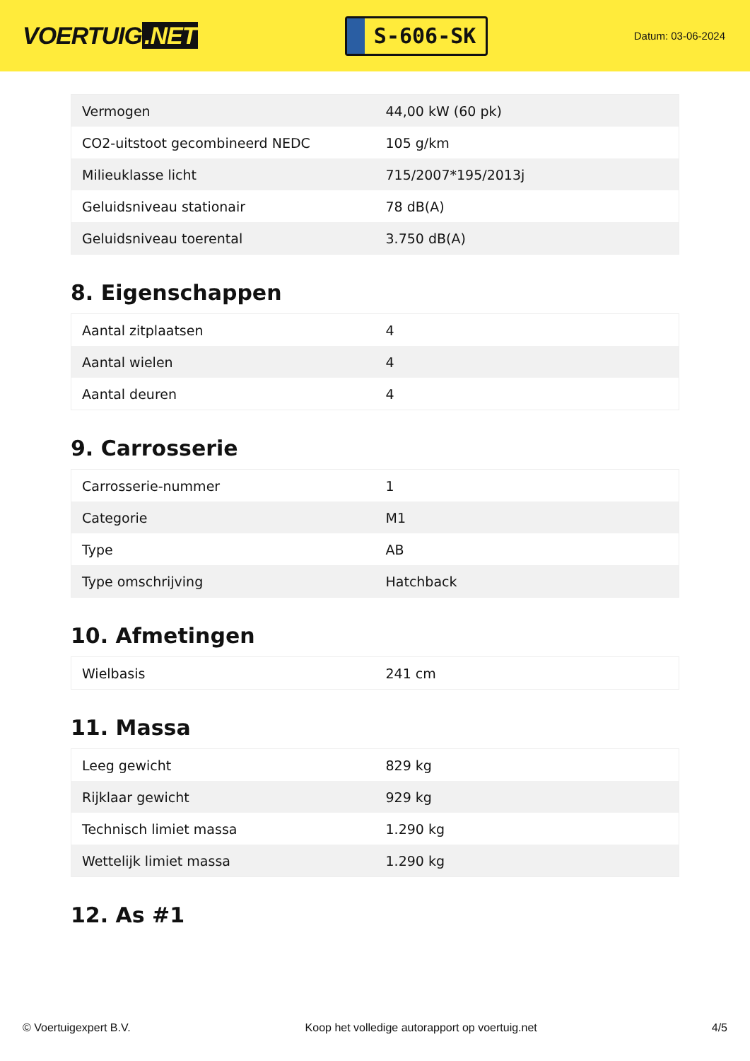VOERTUIG.NET
S-606-SK
Datum: 03-06-2024
| Vermogen | 44,00 kW (60 pk) |
| CO2-uitstoot gecombineerd NEDC | 105 g/km |
| Milieuklasse licht | 715/2007*195/2013j |
| Geluidsniveau stationair | 78 dB(A) |
| Geluidsniveau toerental | 3.750 dB(A) |
8. Eigenschappen
| Aantal zitplaatsen | 4 |
| Aantal wielen | 4 |
| Aantal deuren | 4 |
9. Carrosserie
| Carrosserie-nummer | 1 |
| Categorie | M1 |
| Type | AB |
| Type omschrijving | Hatchback |
10. Afmetingen
| Wielbasis | 241 cm |
11. Massa
| Leeg gewicht | 829 kg |
| Rijklaar gewicht | 929 kg |
| Technisch limiet massa | 1.290 kg |
| Wettelijk limiet massa | 1.290 kg |
12. As #1
© Voertuigexpert B.V. Koop het volledige autorapport op voertuig.net 4/5